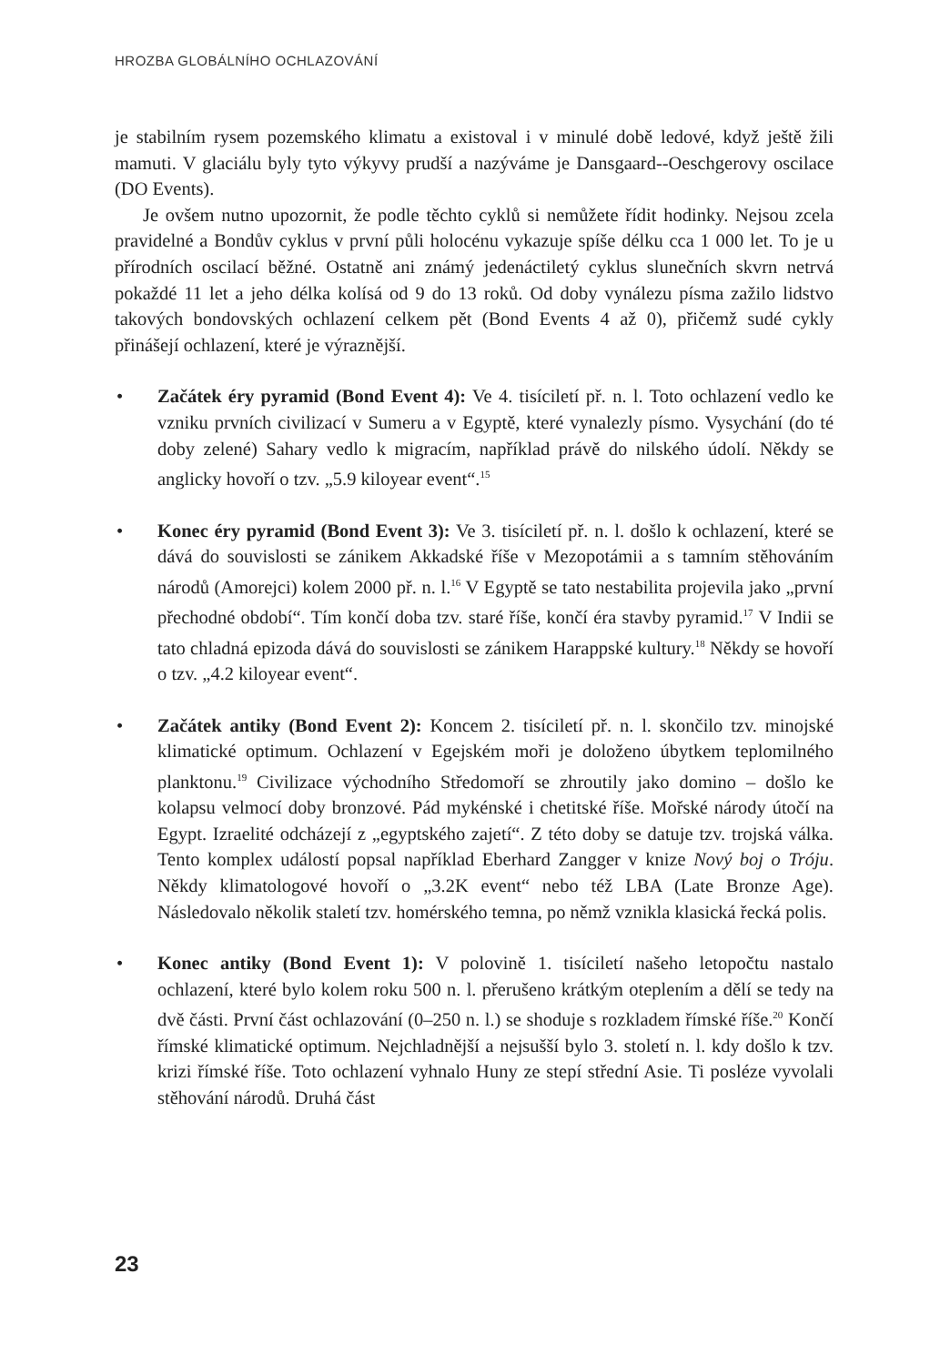HROZBA GLOBÁLNÍHO OCHLAZOVÁNÍ
je stabilním rysem pozemského klimatu a existoval i v minulé době ledové, když ještě žili mamuti. V glaciálu byly tyto výkyvy prudší a nazýváme je Dansgaard--Oeschgerovy oscilace (DO Events).
Je ovšem nutno upozornit, že podle těchto cyklů si nemůžete řídit hodinky. Nejsou zcela pravidelné a Bondův cyklus v první půli holocénu vykazuje spíše délku cca 1 000 let. To je u přírodních oscilací běžné. Ostatně ani známý jedenáctiletý cyklus slunečních skvrn netrvá pokaždé 11 let a jeho délka kolísá od 9 do 13 roků. Od doby vynálezu písma zažilo lidstvo takových bondovských ochlazení celkem pět (Bond Events 4 až 0), přičemž sudé cykly přinášejí ochlazení, které je výraznější.
• Začátek éry pyramid (Bond Event 4): Ve 4. tisíciletí př. n. l. Toto ochlazení vedlo ke vzniku prvních civilizací v Sumeru a v Egyptě, které vynalezly písmo. Vysychání (do té doby zelené) Sahary vedlo k migracím, například právě do nilského údolí. Někdy se anglicky hovoří o tzv. „5.9 kiloyear event“.<sup>15</sup>
• Konec éry pyramid (Bond Event 3): Ve 3. tisíciletí př. n. l. došlo k ochlazení, které se dává do souvislosti se zánikem Akkadské říše v Mezopotámii a s tamním stěhováním národů (Amorejci) kolem 2000 př. n. l.<sup>16</sup> V Egyptě se tato nestabilita projevila jako „první přechodné období“. Tím končí doba tzv. staré říše, končí éra stavby pyramid.<sup>17</sup> V Indii se tato chladná epizoda dává do souvislosti se zánikem Harappské kultury.<sup>18</sup> Někdy se hovoří o tzv. „4.2 kiloyear event“.
• Začátek antiky (Bond Event 2): Koncem 2. tisíciletí př. n. l. skončilo tzv. minojské klimatické optimum. Ochlazení v Egejském moři je doloženo úbytkem teplomilného planktonu.<sup>19</sup> Civilizace východního Středomoří se zhroutily jako domino – došlo ke kolapsu velmocí doby bronzové. Pád mykénské i chetitské říše. Mořské národy útočí na Egypt. Izraelité odcházejí z „egyptského zajetí“. Z této doby se datuje tzv. trojská válka. Tento komplex událostí popsal například Eberhard Zangger v knize Nový boj o Tróju. Někdy klimatologové hovoří o „3.2K event“ nebo též LBA (Late Bronze Age). Následovalo několik staletí tzv. homérského temna, po němž vznikla klasická řecká polis.
• Konec antiky (Bond Event 1): V polovině 1. tisíciletí našeho letopočtu nastalo ochlazení, které bylo kolem roku 500 n. l. přerušeno krátkým oteplením a dělí se tedy na dvě části. První část ochlazování (0–250 n. l.) se shoduje s rozkladem římské říše.<sup>20</sup> Končí římské klimatické optimum. Nejchladnější a nejsušší bylo 3. století n. l. kdy došlo k tzv. krizi římské říše. Toto ochlazení vyhnalo Huny ze stepí střední Asie. Ti posléze vyvolali stěhování národů. Druhá část
23